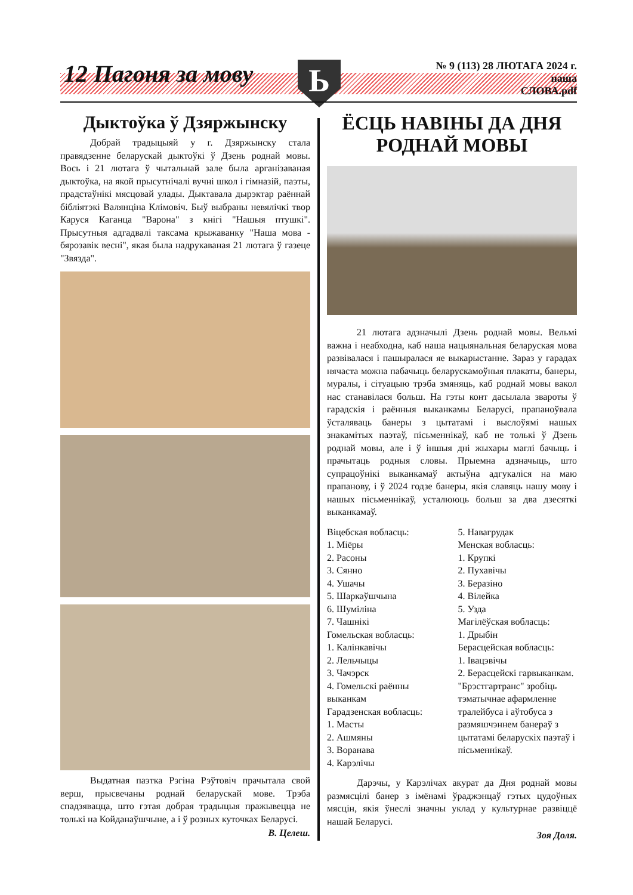12 Пагоня за мову Ь
№ 9 (113) 28 ЛЮТАГА 2024 г.
наша
СЛОВА.pdf
Дыктоўка ў Дзяржынску
Добрай традыцыяй у г. Дзяржынску стала правядзенне беларускай дыктоўкі ў Дзень роднай мовы. Вось і 21 лютага ў чытальнай зале была арганізаваная дыктоўка, на якой прысутнічалі вучні школ і гімназій, паэты, прадстаўнікі мясцовай улады. Дыктавала дырэктар раённай бібліятэкі Валянціна Клімовіч. Быў выбраны невялічкі твор Каруся Каганца "Варона" з кнігі "Нашыя птушкі". Прысутныя адгадвалі таксама крыжаванку "Наша мова - бярозавік весні", якая была надрукаваная 21 лютага ў газеце "Звязда".
Выдатная паэтка Рэгіна Рэўтовіч прачытала свой верш, прысвечаны роднай беларускай мове. Трэба спадзявацца, што гэтая добрая традыцыя пражывецца не толькі на Койданаўшчыне, а і ў розных куточках Беларусі.
В. Целеш.
ЁСЦЬ НАВІНЫ ДА ДНЯ РОДНАЙ МОВЫ
21 лютага адзначылі Дзень роднай мовы. Вельмі важна і неабходна, каб наша нацыянальная беларуская мова развівалася і пашыралася яе выкарыстанне. Зараз у гарадах нячаста можна пабачыць беларускамоўныя плакаты, банеры, муралы, і сітуацыю трэба змяняць, каб роднай мовы вакол нас станавілася больш. На гэты конт дасылала звароты ў гарадскія і раённыя выканкамы Беларусі, прапаноўвала ўсталяваць банеры з цытатамі і выслоўямі нашых знакамітых паэтаў, пісьменнікаў, каб не толькі ў Дзень роднай мовы, але і ў іншыя дні жыхары маглі бачыць і прачытаць родныя словы. Прыемна адзначыць, што супрацоўнікі выканкамаў актыўна адгукаліся на маю прапанову, і ў 2024 годзе банеры, якія славяць нашу мову і нашых пісьменнікаў, усталююць больш за два дзесяткі выканкамаў.
Віцебская вобласць:
1. Міёры
2. Расоны
3. Сянно
4. Ушачы
5. Шаркаўшчына
6. Шуміліна
7. Чашнікі
Гомельская вобласць:
1. Калінкавічы
2. Лельчыцы
3. Чачэрск
4. Гомельскі раённы выканкам
Гарадзенская вобласць:
1. Масты
2. Ашмяны
3. Воранава
4. Карэлічы
5. Навагрудак
Менская вобласць:
1. Крупкі
2. Пухавічы
3. Беразіно
4. Вілейка
5. Узда
Магілёўская вобласць:
1. Дрыбін
Берасцейская вобласць:
1. Івацэвічы
2. Берасцейскі гарвыканкам. "Брэстгартранс" зробіць тэматычнае афармленне тралейбуса і аўтобуса з размяшчэннем банераў з цытатамі беларускіх паэтаў і пісьменнікаў.
Дарэчы, у Карэлічах акурат да Дня роднай мовы размясцілі банер з імёнамі ўраджэнцаў гэтых цудоўных мясцін, якія ўнеслі значны уклад у культурнае развіццё нашай Беларусі.
Зоя Доля.